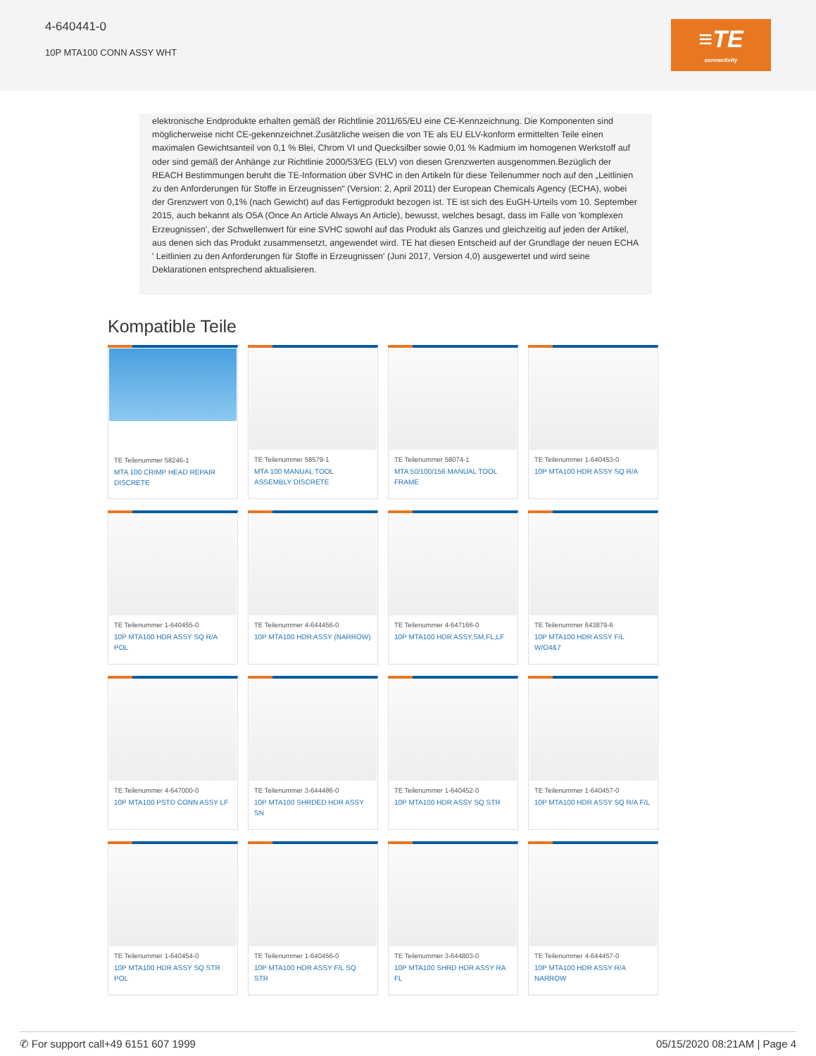4-640441-0
10P MTA100 CONN ASSY WHT
≡TE
connectivity
elektronische Endprodukte erhalten gemäß der Richtlinie 2011/65/EU eine CE-Kennzeichnung. Die Komponenten sind möglicherweise nicht CE-gekennzeichnet.Zusätzliche weisen die von TE als EU ELV-konform ermittelten Teile einen maximalen Gewichtsanteil von 0,1 % Blei, Chrom VI und Quecksilber sowie 0,01 % Kadmium im homogenen Werkstoff auf oder sind gemäß der Anhänge zur Richtlinie 2000/53/EG (ELV) von diesen Grenzwerten ausgenommen.Bezüglich der REACH Bestimmungen beruht die TE-Information über SVHC in den Artikeln für diese Teilenummer noch auf den „Leitlinien zu den Anforderungen für Stoffe in Erzeugnissen“ (Version: 2, April 2011) der European Chemicals Agency (ECHA), wobei der Grenzwert von 0,1% (nach Gewicht) auf das Fertigprodukt bezogen ist. TE ist sich des EuGH-Urteils vom 10. September 2015, auch bekannt als O5A (Once An Article Always An Article), bewusst, welches besagt, dass im Falle von 'komplexen Erzeugnissen', der Schwellenwert für eine SVHC sowohl auf das Produkt als Ganzes und gleichzeitig auf jeden der Artikel, aus denen sich das Produkt zusammensetzt, angewendet wird. TE hat diesen Entscheid auf der Grundlage der neuen ECHA ' Leitlinien zu den Anforderungen für Stoffe in Erzeugnissen' (Juni 2017, Version 4,0) ausgewertet und wird seine Deklarationen entsprechend aktualisieren.
Kompatible Teile
TE Teilenummer 58246-1
MTA 100 CRIMP HEAD REPAIR DISCRETE
TE Teilenummer 58579-1
MTA 100 MANUAL TOOL ASSEMBLY DISCRETE
TE Teilenummer 58074-1
MTA 50/100/156 MANUAL TOOL FRAME
TE Teilenummer 1-640453-0
10P MTA100 HDR ASSY SQ R/A
TE Teilenummer 1-640455-0
10P MTA100 HDR ASSY SQ R/A POL
TE Teilenummer 4-644456-0
10P MTA100 HDR ASSY (NARROW)
TE Teilenummer 4-647166-0
10P MTA100 HDR ASSY,SM,FL,LF
TE Teilenummer 643879-6
10P MTA100 HDR ASSY F/L W/O4&7
TE Teilenummer 4-647000-0
10P MTA100 PSTD CONN ASSY LF
TE Teilenummer 3-644486-0
10P MTA100 SHRDED HDR ASSY SN
TE Teilenummer 1-640452-0
10P MTA100 HDR ASSY SQ STR
TE Teilenummer 1-640457-0
10P MTA100 HDR ASSY SQ R/A F/L
TE Teilenummer 1-640454-0
10P MTA100 HDR ASSY SQ STR POL
TE Teilenummer 1-640456-0
10P MTA100 HDR ASSY F/L SQ STR
TE Teilenummer 3-644803-0
10P MTA100 SHRD HDR ASSY RA FL
TE Teilenummer 4-644457-0
10P MTA100 HDR ASSY R/A NARROW
✆ For support call+49 6151 607 1999 05/15/2020 08:21AM | Page 4